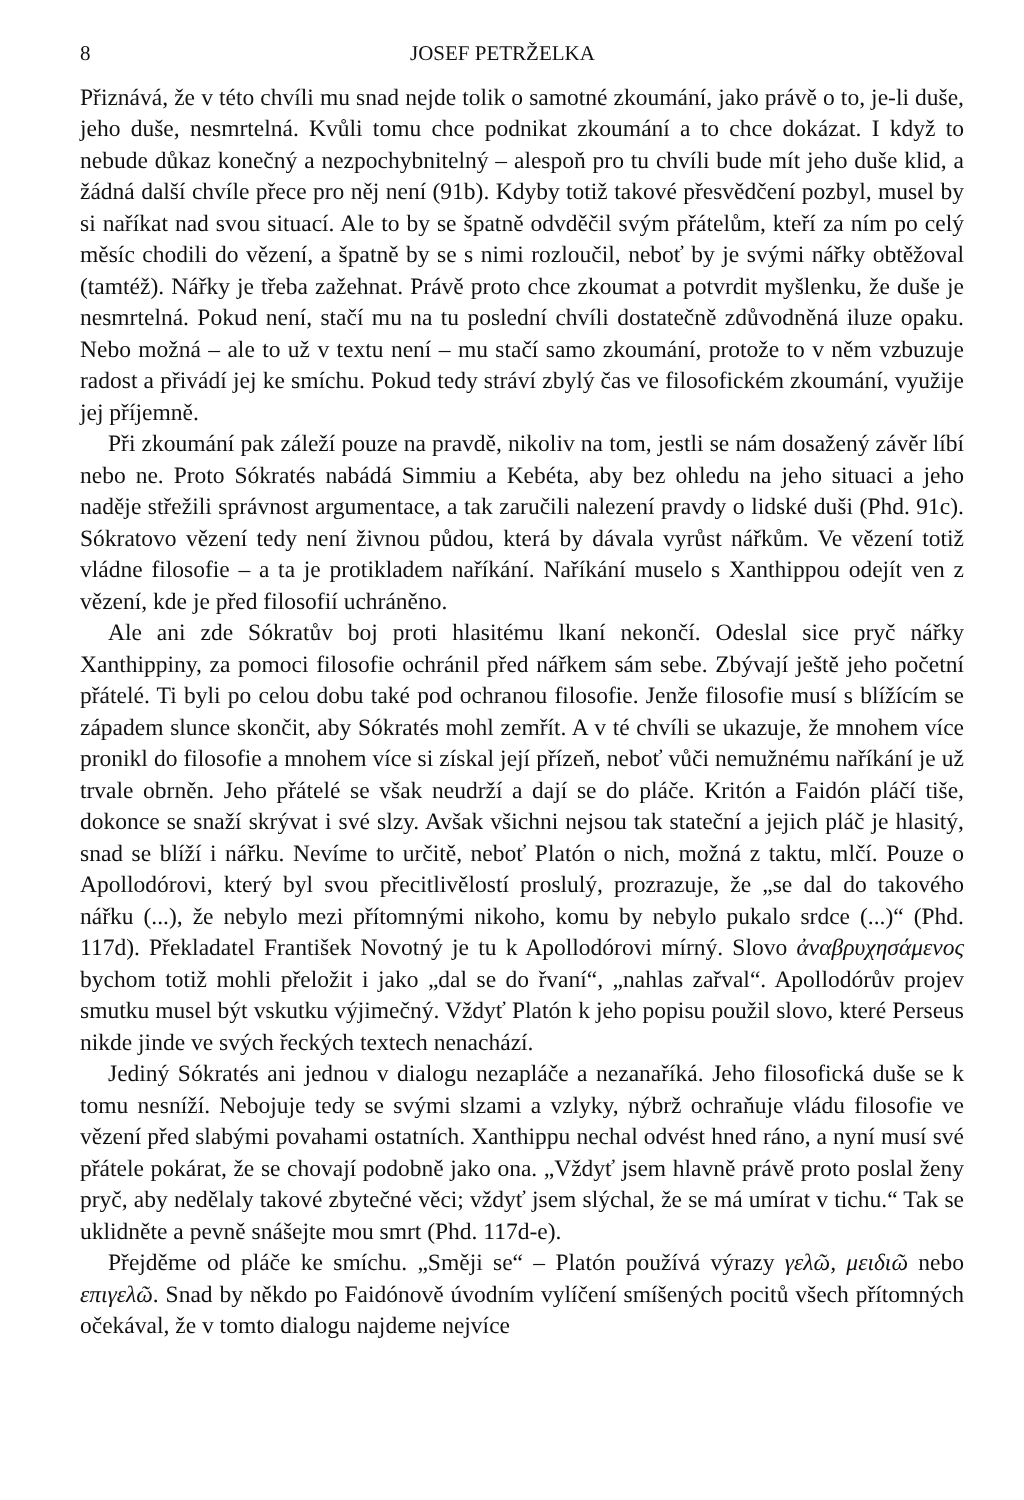8 JOSEF PETRŽELKA
Přiznává, že v této chvíli mu snad nejde tolik o samotné zkoumání, jako právě o to, je-li duše, jeho duše, nesmrtelná. Kvůli tomu chce podnikat zkoumání a to chce dokázat. I když to nebude důkaz konečný a nezpochybnitelný – alespoň pro tu chvíli bude mít jeho duše klid, a žádná další chvíle přece pro něj není (91b). Kdyby totiž takové přesvědčení pozbyl, musel by si naříkat nad svou situací. Ale to by se špatně odvděčil svým přátelům, kteří za ním po celý měsíc chodili do vězení, a špatně by se s nimi rozloučil, neboť by je svými nářky obtěžoval (tamtéž). Nářky je třeba zažehnat. Právě proto chce zkoumat a potvrdit myšlenku, že duše je nesmrtelná. Pokud není, stačí mu na tu poslední chvíli dostatečně zdůvodněná iluze opaku. Nebo možná – ale to už v textu není – mu stačí samo zkoumání, protože to v něm vzbuzuje radost a přivádí jej ke smíchu. Pokud tedy stráví zbylý čas ve filosofickém zkoumání, využije jej příjemně.
Při zkoumání pak záleží pouze na pravdě, nikoliv na tom, jestli se nám dosažený závěr líbí nebo ne. Proto Sókratés nabádá Simmiu a Kebéta, aby bez ohledu na jeho situaci a jeho naděje střežili správnost argumentace, a tak zaručili nalezení pravdy o lidské duši (Phd. 91c). Sókratovo vězení tedy není živnou půdou, která by dávala vyrůst nářkům. Ve vězení totiž vládne filosofie – a ta je protikladem naříkání. Naříkání muselo s Xanthippou odejít ven z vězení, kde je před filosofií uchráněno.
Ale ani zde Sókratův boj proti hlasitému lkaní nekončí. Odeslal sice pryč nářky Xanthippiny, za pomoci filosofie ochránil před nářkem sám sebe. Zbývají ještě jeho početní přátelé. Ti byli po celou dobu také pod ochranou filosofie. Jenže filosofie musí s blížícím se západem slunce skončit, aby Sókratés mohl zemřít. A v té chvíli se ukazuje, že mnohem více pronikl do filosofie a mnohem více si získal její přízeň, neboť vůči nemužnému naříkání je už trvale obrněn. Jeho přátelé se však neudrží a dají se do pláče. Kritón a Faidón pláčí tiše, dokonce se snaží skrývat i své slzy. Avšak všichni nejsou tak stateční a jejich pláč je hlasitý, snad se blíží i nářku. Nevíme to určitě, neboť Platón o nich, možná z taktu, mlčí. Pouze o Apollodórovi, který byl svou přecitlivělostí proslulý, prozrazuje, že „se dal do takového nářku (...), že nebylo mezi přítomnými nikoho, komu by nebylo pukalo srdce (...)“ (Phd. 117d). Překladatel František Novotný je tu k Apollodórovi mírný. Slovo ἀναβρυχησάμενος bychom totiž mohli přeložit i jako „dal se do řvaní“, „nahlas zařval“. Apollodórův projev smutku musel být vskutku výjimečný. Vždyť Platón k jeho popisu použil slovo, které Perseus nikde jinde ve svých řeckých textech nenachází.
Jediný Sókratés ani jednou v dialogu nezapláče a nezanaříká. Jeho filosofická duše se k tomu nesníží. Nebojuje tedy se svými slzami a vzlyky, nýbrž ochraňuje vládu filosofie ve vězení před slabými povahami ostatních. Xanthippu nechal odvést hned ráno, a nyní musí své přátele pokárat, že se chovají podobně jako ona. „Vždyť jsem hlavně právě proto poslal ženy pryč, aby nedělaly takové zbytečné věci; vždyť jsem slýchal, že se má umírat v tichu.“ Tak se uklidněte a pevně snášejte mou smrt (Phd. 117d-e).
Přejděme od pláče ke smíchu. „Směji se“ – Platón používá výrazy γελῶ, μειδιῶ nebo επιγελῶ. Snad by někdo po Faidónově úvodním vylíčení smíšených pocitů všech přítomných očekával, že v tomto dialogu najdeme nejvíce